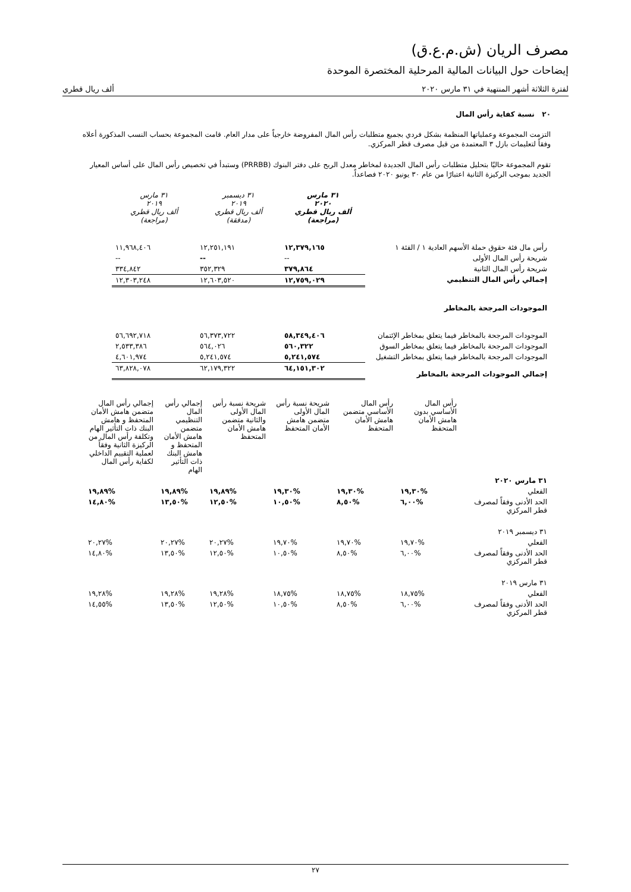مصرف الريان (ش.م.ع.ق)
إيضاحات حول البيانات المالية المرحلية المختصرة الموحدة
لفترة الثلاثة أشهر المنتهية في ٣١ مارس ٢٠٢٠ ألف ريال قطري
٢٠ نسبة كفاية رأس المال
التزمت المجموعة وعملياتها المنظمة بشكل فردي بجميع متطلبات رأس المال المفروضة خارجياً على مدار العام. قامت المجموعة بحساب النسب المذكورة أعلاه وفقاً لتعليمات بازل ٣ المعتمدة من قبل مصرف قطر المركزي.
تقوم المجموعة حاليًا بتحليل متطلبات رأس المال الجديدة لمخاطر معدل الربح على دفتر البنوك (PRRBB) وستبدأ في تخصيص رأس المال على أساس المعيار الجديد بموجب الركيزة الثانية اعتبارًا من عام ٣٠ يونيو ٢٠٢٠ فصاعداً.
| | ٣١ مارس ٢٠٢٠ ألف ريال قطري (مراجعة) | ٣١ ديسمبر ٢٠١٩ ألف ريال قطري (مدققة) | ٣١ مارس ٢٠١٩ ألف ريال قطري (مراجعة) |
| --- | --- | --- | --- |
| رأس مال فئة حقوق حملة الأسهم العادية ١ / الفئة ١ | ١٢,٣٧٩,١٦٥ | ١٢,٢٥١,١٩١ | ١١,٩٦٨,٤٠٦ |
| شريحة رأس المال الأولى | -- | -- | -- |
| شريحة رأس المال الثانية | ٣٧٩,٨٦٤ | ٣٥٢,٣٢٩ | ٣٣٤,٨٤٢ |
| إجمالي رأس المال التنظيمي | ١٢,٧٥٩,٠٢٩ | ١٢,٦٠٣,٥٢٠ | ١٢,٣٠٣,٢٤٨ |
| الموجودات المرجحة بالمخاطر | | | |
| الموجودات المرجحة بالمخاطر فيما يتعلق بمخاطر الإئتمان | ٥٨,٣٤٩,٤٠٦ | ٥٦,٣٧٣,٧٢٢ | ٥٦,٦٩٢,٧١٨ |
| الموجودات المرجحة بالمخاطر فيما يتعلق بمخاطر السوق | ٥٦٠,٣٢٢ | ٥٦٤,٠٢٦ | ٢,٥٣٣,٣٨٦ |
| الموجودات المرجحة بالمخاطر فيما يتعلق بمخاطر التشغيل | ٥,٢٤١,٥٧٤ | ٥,٢٤١,٥٧٤ | ٤,٦٠١,٩٧٤ |
| إجمالي الموجودات المرجحة بالمخاطر | ٦٤,١٥١,٣٠٢ | ٦٢,١٧٩,٣٢٢ | ٦٣,٨٢٨,٠٧٨ |
| | رأس المال الأساسي بدون هامش الأمان المتحفظ | رأس المال الأساسي متضمن هامش الأمان المتحفظ | شريحة نسبة رأس المال الأولى متضمن هامش الأمان المتحفظ | شريحة نسبة رأس المال الأولى والثانية متضمن هامش الأمان المتحفظ | إجمالي رأس المال التنظيمي متضمن هامش الأمان المتحفظ و هامش البنك ذات التأثير الهام | إجمالي رأس المال متضمن هامش الأمان المتحفظ و هامش البنك ذات التأثير الهام وتكلفة رأس المال من الركيزة الثانية وفقاً لعملية التقييم الداخلي لكفاية رأس المال |
| ٣١ مارس ٢٠٢٠ | | | | | | |
| الفعلي | %١٩,٣٠ | %١٩,٣٠ | %١٩,٣٠ | %١٩,٨٩ | %١٩,٨٩ | %١٩,٨٩ |
| الحد الأدنى وفقاً لمصرف قطر المركزي | %٦,٠٠ | %٨,٥٠ | %١٠,٥٠ | %١٢,٥٠ | %١٣,٥٠ | %١٤,٨٠ |
| ٣١ ديسمبر ٢٠١٩ | | | | | | |
| الفعلي | %١٩,٧٠ | %١٩,٧٠ | %١٩,٧٠ | %٢٠,٢٧ | %٢٠,٢٧ | %٢٠,٢٧ |
| الحد الأدنى وفقاً لمصرف قطر المركزي | %٦,٠٠ | %٨,٥٠ | %١٠,٥٠ | %١٢,٥٠ | %١٣,٥٠ | %١٤,٨٠ |
| ٣١ مارس ٢٠١٩ | | | | | | |
| الفعلي | %١٨,٧٥ | %١٨,٧٥ | %١٨,٧٥ | %١٩,٢٨ | %١٩,٢٨ | %١٩,٢٨ |
| الحد الأدنى وفقاً لمصرف قطر المركزي | %٦,٠٠ | %٨,٥٠ | %١٠,٥٠ | %١٢,٥٠ | %١٣,٥٠ | %١٤,٥٥ |
٢٧